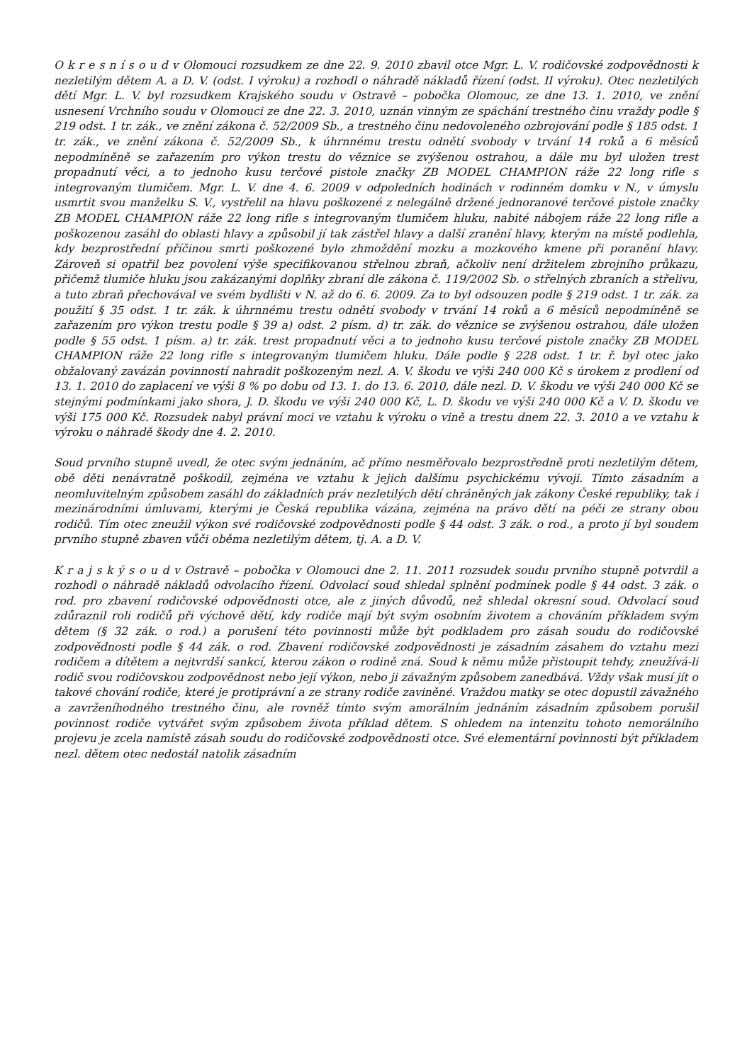O k r e s n í s o u d v Olomouci rozsudkem ze dne 22. 9. 2010 zbavil otce Mgr. L. V. rodičovské zodpovědnosti k nezletilým dětem A. a D. V. (odst. I výroku) a rozhodl o náhradě nákladů řízení (odst. II výroku). Otec nezletilých dětí Mgr. L. V. byl rozsudkem Krajského soudu v Ostravě – pobočka Olomouc, ze dne 13. 1. 2010, ve znění usnesení Vrchního soudu v Olomouci ze dne 22. 3. 2010, uznán vinným ze spáchání trestného činu vraždy podle § 219 odst. 1 tr. zák., ve znění zákona č. 52/2009 Sb., a trestného činu nedovoleného ozbrojování podle § 185 odst. 1 tr. zák., ve znění zákona č. 52/2009 Sb., k úhrnnému trestu odnětí svobody v trvání 14 roků a 6 měsíců nepodmíněně se zařazením pro výkon trestu do věznice se zvýšenou ostrahou, a dále mu byl uložen trest propadnutí věci, a to jednoho kusu terčové pistole značky ZB MODEL CHAMPION ráže 22 long rifle s integrovaným tlumičem. Mgr. L. V. dne 4. 6. 2009 v odpoledních hodinách v rodinném domku v N., v úmyslu usmrtit svou manželku S. V., vystřelil na hlavu poškozené z nelegálně držené jednoranové terčové pistole značky ZB MODEL CHAMPION ráže 22 long rifle s integrovaným tlumičem hluku, nabité nábojem ráže 22 long rifle a poškozenou zasáhl do oblasti hlavy a způsobil jí tak zástřel hlavy a další zranění hlavy, kterým na místě podlehla, kdy bezprostřední příčinou smrti poškozené bylo zhmoždění mozku a mozkového kmene při poranění hlavy. Zároveň si opatřil bez povolení výše specifikovanou střelnou zbraň, ačkoliv není držitelem zbrojního průkazu, přičemž tlumiče hluku jsou zakázanými doplňky zbraní dle zákona č. 119/2002 Sb. o střelných zbraních a střelivu, a tuto zbraň přechovával ve svém bydlišti v N. až do 6. 6. 2009. Za to byl odsouzen podle § 219 odst. 1 tr. zák. za použití § 35 odst. 1 tr. zák. k úhrnnému trestu odnětí svobody v trvání 14 roků a 6 měsíců nepodmíněně se zařazením pro výkon trestu podle § 39 a) odst. 2 písm. d) tr. zák. do věznice se zvýšenou ostrahou, dále uložen podle § 55 odst. 1 písm. a) tr. zák. trest propadnutí věci a to jednoho kusu terčové pistole značky ZB MODEL CHAMPION ráže 22 long rifle s integrovaným tlumičem hluku. Dále podle § 228 odst. 1 tr. ř. byl otec jako obžalovaný zavázán povinností nahradit poškozeným nezl. A. V. škodu ve výši 240 000 Kč s úrokem z prodlení od 13. 1. 2010 do zaplacení ve výši 8 % po dobu od 13. 1. do 13. 6. 2010, dále nezl. D. V. škodu ve výši 240 000 Kč se stejnými podmínkami jako shora, J. D. škodu ve výši 240 000 Kč, L. D. škodu ve výši 240 000 Kč a V. D. škodu ve výši 175 000 Kč. Rozsudek nabyl právní moci ve vztahu k výroku o vině a trestu dnem 22. 3. 2010 a ve vztahu k výroku o náhradě škody dne 4. 2. 2010.
Soud prvního stupně uvedl, že otec svým jednáním, ač přímo nesměřovalo bezprostředně proti nezletilým dětem, obě děti nenávratně poškodil, zejména ve vztahu k jejich dalšímu psychickému vývoji. Tímto zásadním a neomluvitelným způsobem zasáhl do základních práv nezletilých dětí chráněných jak zákony České republiky, tak i mezinárodními úmluvami, kterými je Česká republika vázána, zejména na právo dětí na péči ze strany obou rodičů. Tím otec zneužil výkon své rodičovské zodpovědnosti podle § 44 odst. 3 zák. o rod., a proto jí byl soudem prvního stupně zbaven vůči oběma nezletilým dětem, tj. A. a D. V.
K r a j s k ý s o u d v Ostravě – pobočka v Olomouci dne 2. 11. 2011 rozsudek soudu prvního stupně potvrdil a rozhodl o náhradě nákladů odvolacího řízení. Odvolací soud shledal splnění podmínek podle § 44 odst. 3 zák. o rod. pro zbavení rodičovské odpovědnosti otce, ale z jiných důvodů, než shledal okresní soud. Odvolací soud zdůraznil roli rodičů při výchově dětí, kdy rodiče mají být svým osobním životem a chováním příkladem svým dětem (§ 32 zák. o rod.) a porušení této povinnosti může být podkladem pro zásah soudu do rodičovské zodpovědnosti podle § 44 zák. o rod. Zbavení rodičovské zodpovědnosti je zásadním zásahem do vztahu mezi rodičem a dítětem a nejtvrdší sankcí, kterou zákon o rodině zná. Soud k němu může přistoupit tehdy, zneužívá-li rodič svou rodičovskou zodpovědnost nebo její výkon, nebo ji závažným způsobem zanedbává. Vždy však musí jít o takové chování rodiče, které je protiprávní a ze strany rodiče zaviněné. Vraždou matky se otec dopustil závažného a zavrženíhodného trestného činu, ale rovněž tímto svým amorálním jednáním zásadním způsobem porušil povinnost rodiče vytvářet svým způsobem života příklad dětem. S ohledem na intenzitu tohoto nemorálního projevu je zcela namístě zásah soudu do rodičovské zodpovědnosti otce. Své elementární povinnosti být příkladem nezl. dětem otec nedostál natolik zásadním